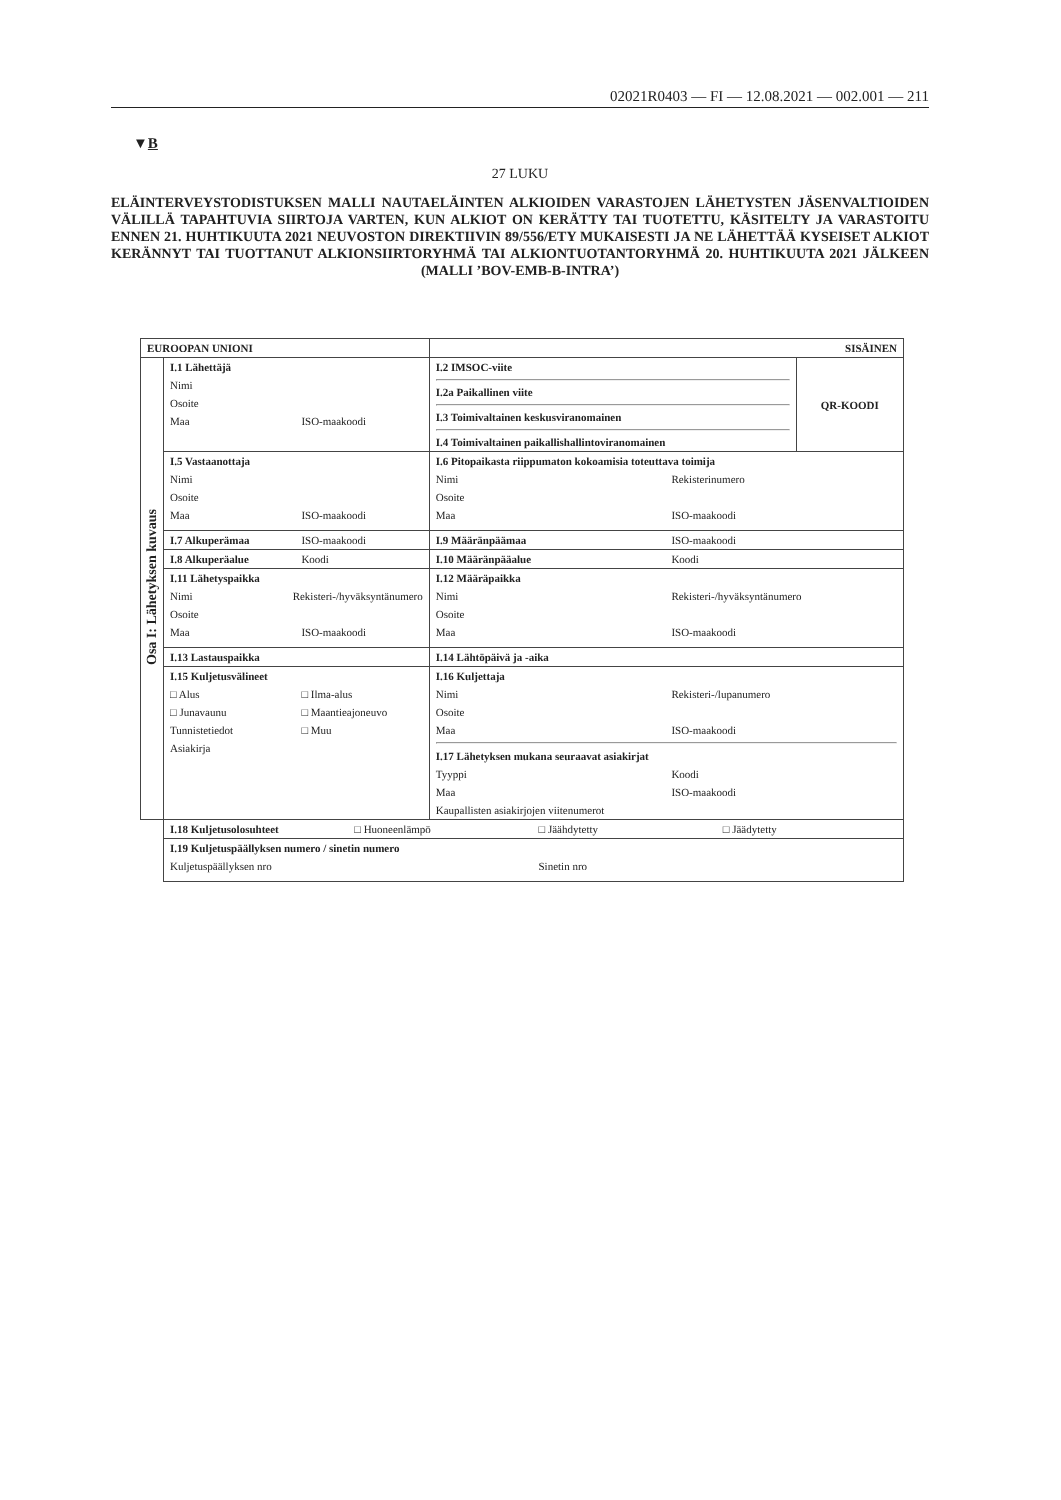02021R0403 — FI — 12.08.2021 — 002.001 — 211
▼B
27 LUKU
ELÄINTERVEYSTODISTUKSEN MALLI NAUTAELÄINTEN ALKIOIDEN VARASTOJEN LÄHETYSTEN JÄSENVALTIOIDEN VÄLILLÄ TAPAHTUVIA SIIRTOJA VARTEN, KUN ALKIOT ON KERÄTTY TAI TUOTETTU, KÄSITELTY JA VARASTOITU ENNEN 21. HUHTIKUUTA 2021 NEUVOSTON DIREKTIIVIN 89/556/ETY MUKAISESTI JA NE LÄHETTÄÄ KYSEISET ALKIOT KERÄNNYT TAI TUOTTANUT ALKIONSIIRTORYHMÄ TAI ALKIONTUOTANTORYHMÄ 20. HUHTIKUUTA 2021 JÄLKEEN (MALLI ’BOV-EMB-B-INTRA’)
| EUROOPAN UNIONI | | SISÄINEN | |
| Osa I: Lähetyksen kuvaus | I.1 Lähettäjä Nimi Osoite Maa ISO-maakoodi | I.2 IMSOC-viite I.2a Paikallinen viite I.3 Toimivaltainen keskusviranomainen I.4 Toimivaltainen paikallishallintoviranomainen | QR-KOODI |
| | I.5 Vastaanottaja Nimi Osoite Maa ISO-maakoodi | I.6 Pitopaikasta riippumaton kokoamisia toteuttava toimija Nimi Rekisterinumero Osoite Maa ISO-maakoodi | |
| | I.7 Alkuperämaa ISO-maakoodi | I.9 Määränpäämaa ISO-maakoodi | |
| | I.8 Alkuperäalue Koodi | I.10 Määränpääalue Koodi | |
| | I.11 Lähetyspaikka Nimi Rekisteri-/hyväksyntänumero Osoite Maa ISO-maakoodi | I.12 Määräpaikka Nimi Rekisteri-/hyväksyntänumero Osoite Maa ISO-maakoodi | |
| | I.13 Lastauspaikka | I.14 Lähtöpäivä ja -aika | |
| | I.15 Kuljetusvälineet □ Alus □ Ilma-alus □ Junavaunu □ Maantieajoneuvo Tunnistetiedot □ Muu Asiakirja | I.16 Kuljettaja Nimi Rekisteri-/lupanumero Osoite Maa ISO-maakoodi I.17 Lähetyksen mukana seuraavat asiakirjat Tyyppi Koodi Maa ISO-maakoodi Kaupallisten asiakirjojen viitenumerot | |
| | I.18 Kuljetusolosuhteet □ Huoneenlämpö □ Jäähdytetty □ Jäädytetty | | |
| | I.19 Kuljetuspäällyksen numero / sinetin numero Kuljetuspäällyksen nro Sinetin nro | | |